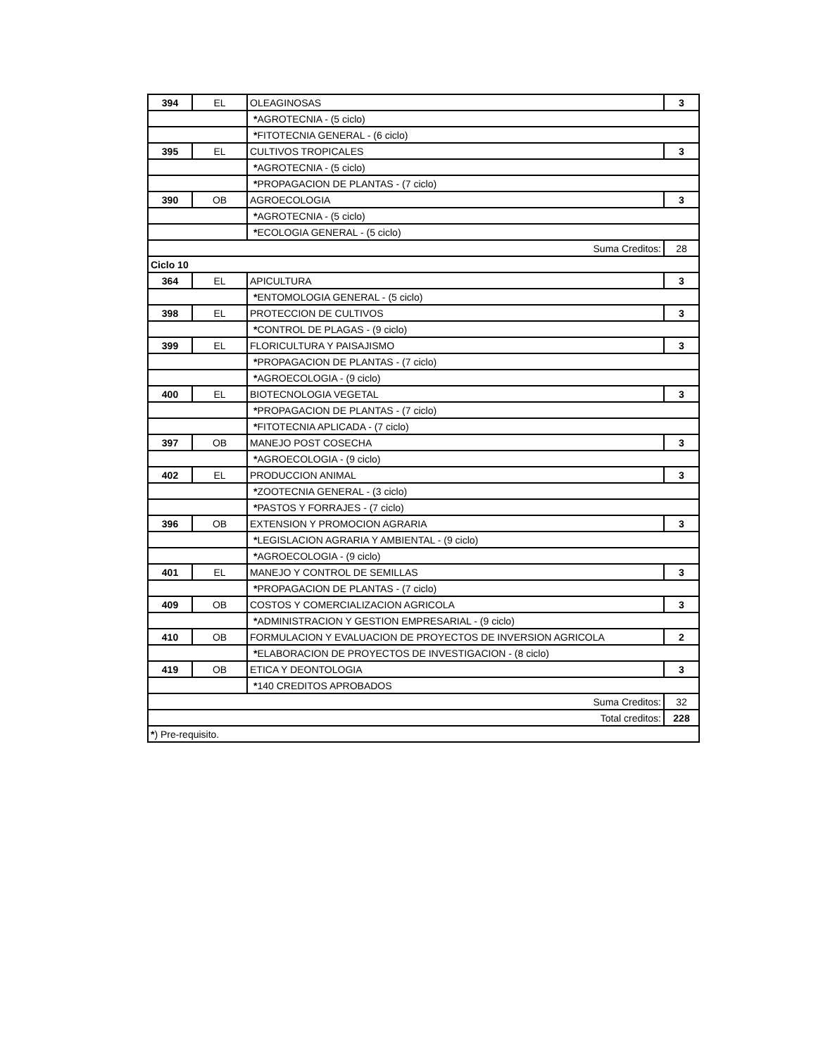| 394 | EL | OLEAGINOSAS | 3 |
| | | * AGROTECNIA - (5 ciclo) | |
| | | * FITOTECNIA GENERAL - (6 ciclo) | |
| 395 | EL | CULTIVOS TROPICALES | 3 |
| | | * AGROTECNIA - (5 ciclo) | |
| | | * PROPAGACION DE PLANTAS - (7 ciclo) | |
| 390 | OB | AGROECOLOGIA | 3 |
| | | * AGROTECNIA - (5 ciclo) | |
| | | * ECOLOGIA GENERAL - (5 ciclo) | |
| Suma Creditos: | | | 28 |
| Ciclo 10 | | | |
| 364 | EL | APICULTURA | 3 |
| | | * ENTOMOLOGIA GENERAL - (5 ciclo) | |
| 398 | EL | PROTECCION DE CULTIVOS | 3 |
| | | * CONTROL DE PLAGAS - (9 ciclo) | |
| 399 | EL | FLORICULTURA Y PAISAJISMO | 3 |
| | | * PROPAGACION DE PLANTAS - (7 ciclo) | |
| | | * AGROECOLOGIA - (9 ciclo) | |
| 400 | EL | BIOTECNOLOGIA VEGETAL | 3 |
| | | * PROPAGACION DE PLANTAS - (7 ciclo) | |
| | | * FITOTECNIA APLICADA - (7 ciclo) | |
| 397 | OB | MANEJO POST COSECHA | 3 |
| | | * AGROECOLOGIA - (9 ciclo) | |
| 402 | EL | PRODUCCION ANIMAL | 3 |
| | | * ZOOTECNIA GENERAL - (3 ciclo) | |
| | | * PASTOS Y FORRAJES - (7 ciclo) | |
| 396 | OB | EXTENSION Y PROMOCION AGRARIA | 3 |
| | | * LEGISLACION AGRARIA Y AMBIENTAL - (9 ciclo) | |
| | | * AGROECOLOGIA - (9 ciclo) | |
| 401 | EL | MANEJO Y CONTROL DE SEMILLAS | 3 |
| | | * PROPAGACION DE PLANTAS - (7 ciclo) | |
| 409 | OB | COSTOS Y COMERCIALIZACION AGRICOLA | 3 |
| | | * ADMINISTRACION Y GESTION EMPRESARIAL - (9 ciclo) | |
| 410 | OB | FORMULACION Y EVALUACION DE PROYECTOS DE INVERSION AGRICOLA | 2 |
| | | * ELABORACION DE PROYECTOS DE INVESTIGACION - (8 ciclo) | |
| 419 | OB | ETICA Y DEONTOLOGIA | 3 |
| | | * 140 CREDITOS APROBADOS | |
| Suma Creditos: | | | 32 |
| Total creditos: | | | 228 |
| * ) Pre-requisito. | | | |